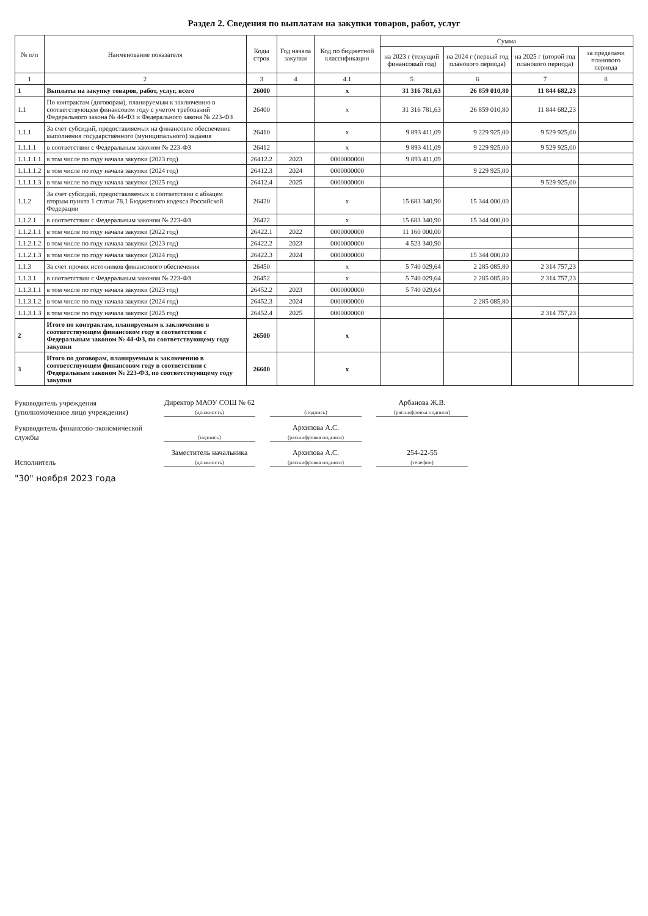Раздел 2. Сведения по выплатам на закупки товаров, работ, услуг
| № п/п | Наименование показателя | Коды строк | Год начала закупки | Код по бюджетной классификации | Сумма | | | |
| --- | --- | --- | --- | --- | --- | --- | --- | --- |
| | | | | | на 2023 г (текущий финансовый год) | на 2024 г (первый год планового периода) | на 2025 г (второй год планового периода) | за пределами планового периода |
| 1 | 2 | 3 | 4 | 4.1 | 5 | 6 | 7 | 8 |
| 1 | Выплаты на закупку товаров, работ, услуг, всего | 26000 | | x | 31 316 781,63 | 26 859 010,80 | 11 844 682,23 | |
| 1.1 | По контрактам (договорам), планируемым к заключению в соответствующем финансовом году с учетом требований Федерального закона № 44-ФЗ и Федерального закона № 223-ФЗ | 26400 | | x | 31 316 781,63 | 26 859 010,80 | 11 844 682,23 | |
| 1.1.1 | За счет субсидий, предоставляемых на финансовое обеспечение выполнения государственного (муниципального) задания | 26410 | | x | 9 893 411,09 | 9 229 925,00 | 9 529 925,00 | |
| 1.1.1.1 | в соответствии с Федеральным законом № 223-ФЗ | 26412 | | x | 9 893 411,09 | 9 229 925,00 | 9 529 925,00 | |
| 1.1.1.1.1 | в том числе по году начала закупки (2023 год) | 26412.2 | 2023 | 0000000000 | 9 893 411,09 | | | |
| 1.1.1.1.2 | в том числе по году начала закупки (2024 год) | 26412.3 | 2024 | 0000000000 | | 9 229 925,00 | | |
| 1.1.1.1.3 | в том числе по году начала закупки (2025 год) | 26412.4 | 2025 | 0000000000 | | | 9 529 925,00 | |
| 1.1.2 | За счет субсидий, предоставляемых в соответствии с абзацем вторым пункта 1 статьи 78.1 Бюджетного кодекса Российской Федерации | 26420 | | x | 15 683 340,90 | 15 344 000,00 | | |
| 1.1.2.1 | в соответствии с Федеральным законом № 223-ФЗ | 26422 | | x | 15 683 340,90 | 15 344 000,00 | | |
| 1.1.2.1.1 | в том числе по году начала закупки (2022 год) | 26422.1 | 2022 | 0000000000 | 11 160 000,00 | | | |
| 1.1.2.1.2 | в том числе по году начала закупки (2023 год) | 26422.2 | 2023 | 0000000000 | 4 523 340,90 | | | |
| 1.1.2.1.3 | в том числе по году начала закупки (2024 год) | 26422.3 | 2024 | 0000000000 | | 15 344 000,00 | | |
| 1.1.3 | За счет прочих источников финансового обеспечения | 26450 | | x | 5 740 029,64 | 2 285 085,80 | 2 314 757,23 | |
| 1.1.3.1 | в соответствии с Федеральным законом № 223-ФЗ | 26452 | | x | 5 740 029,64 | 2 285 085,80 | 2 314 757,23 | |
| 1.1.3.1.1 | в том числе по году начала закупки (2023 год) | 26452.2 | 2023 | 0000000000 | 5 740 029,64 | | | |
| 1.1.3.1.2 | в том числе по году начала закупки (2024 год) | 26452.3 | 2024 | 0000000000 | | 2 285 085,80 | | |
| 1.1.3.1.3 | в том числе по году начала закупки (2025 год) | 26452.4 | 2025 | 0000000000 | | | 2 314 757,23 | |
| 2 | Итого по контрактам, планируемым к заключению в соответствующем финансовом году в соответствии с Федеральным законом № 44-ФЗ, по соответствующему году закупки | 26500 | | x | | | | |
| 3 | Итого по договорам, планируемым к заключению в соответствующем финансовом году в соответствии с Федеральным законом № 223-ФЗ, по соответствующему году закупки | 26600 | | x | | | | |
Руководитель учреждения (уполномоченное лицо учреждения) Директор МАОУ СОШ № 62
(должность)
(подпись) Арбанова Ж.В.
(расшифровка подписи)
Руководитель финансово-экономической службы
(подпись) Архипова А.С.
(расшифровка подписи)
Исполнитель Заместитель начальника
(должность) Архипова А.С.
(расшифровка подписи) 254-22-55
(телефон)
"30" ноября 2023 года